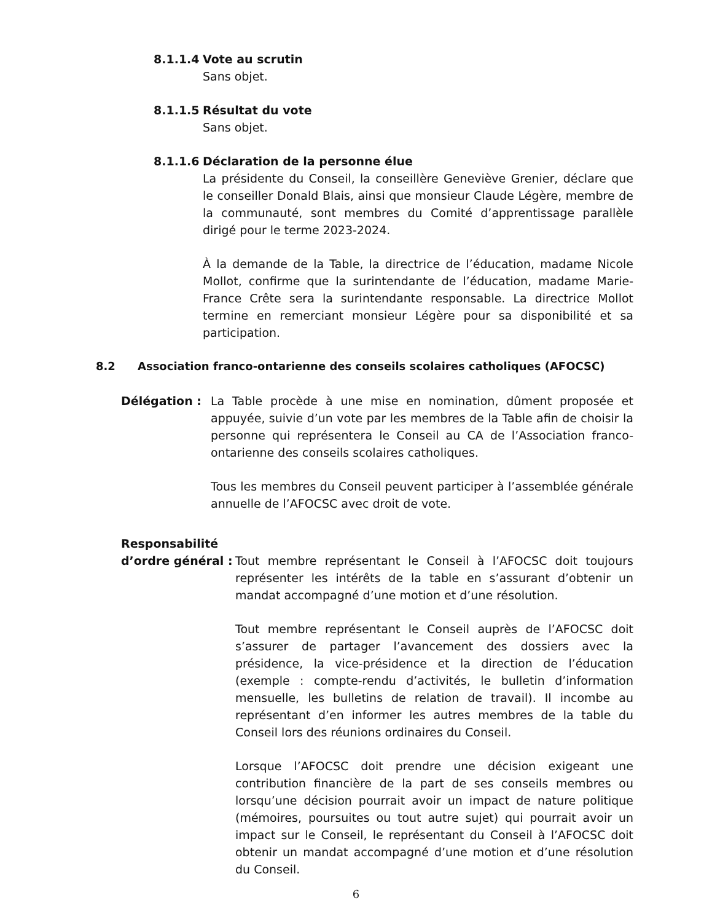8.1.1.4 Vote au scrutin
Sans objet.
8.1.1.5 Résultat du vote
Sans objet.
8.1.1.6 Déclaration de la personne élue
La présidente du Conseil, la conseillère Geneviève Grenier, déclare que le conseiller Donald Blais, ainsi que monsieur Claude Légère, membre de la communauté, sont membres du Comité d’apprentissage parallèle dirigé pour le terme 2023-2024.
À la demande de la Table, la directrice de l’éducation, madame Nicole Mollot, confirme que la surintendante de l’éducation, madame Marie-France Crête sera la surintendante responsable. La directrice Mollot termine en remerciant monsieur Légère pour sa disponibilité et sa participation.
8.2 Association franco-ontarienne des conseils scolaires catholiques (AFOCSC)
Délégation : La Table procède à une mise en nomination, dûment proposée et appuyée, suivie d’un vote par les membres de la Table afin de choisir la personne qui représentera le Conseil au CA de l’Association franco-ontarienne des conseils scolaires catholiques.
Tous les membres du Conseil peuvent participer à l’assemblée générale annuelle de l’AFOCSC avec droit de vote.
Responsabilité
d’ordre général :
Tout membre représentant le Conseil à l’AFOCSC doit toujours représenter les intérêts de la table en s’assurant d’obtenir un mandat accompagné d’une motion et d’une résolution.
Tout membre représentant le Conseil auprès de l’AFOCSC doit s’assurer de partager l’avancement des dossiers avec la présidence, la vice-présidence et la direction de l’éducation (exemple : compte-rendu d’activités, le bulletin d’information mensuelle, les bulletins de relation de travail). Il incombe au représentant d’en informer les autres membres de la table du Conseil lors des réunions ordinaires du Conseil.
Lorsque l’AFOCSC doit prendre une décision exigeant une contribution financière de la part de ses conseils membres ou lorsqu’une décision pourrait avoir un impact de nature politique (mémoires, poursuites ou tout autre sujet) qui pourrait avoir un impact sur le Conseil, le représentant du Conseil à l’AFOCSC doit obtenir un mandat accompagné d’une motion et d’une résolution du Conseil.
6